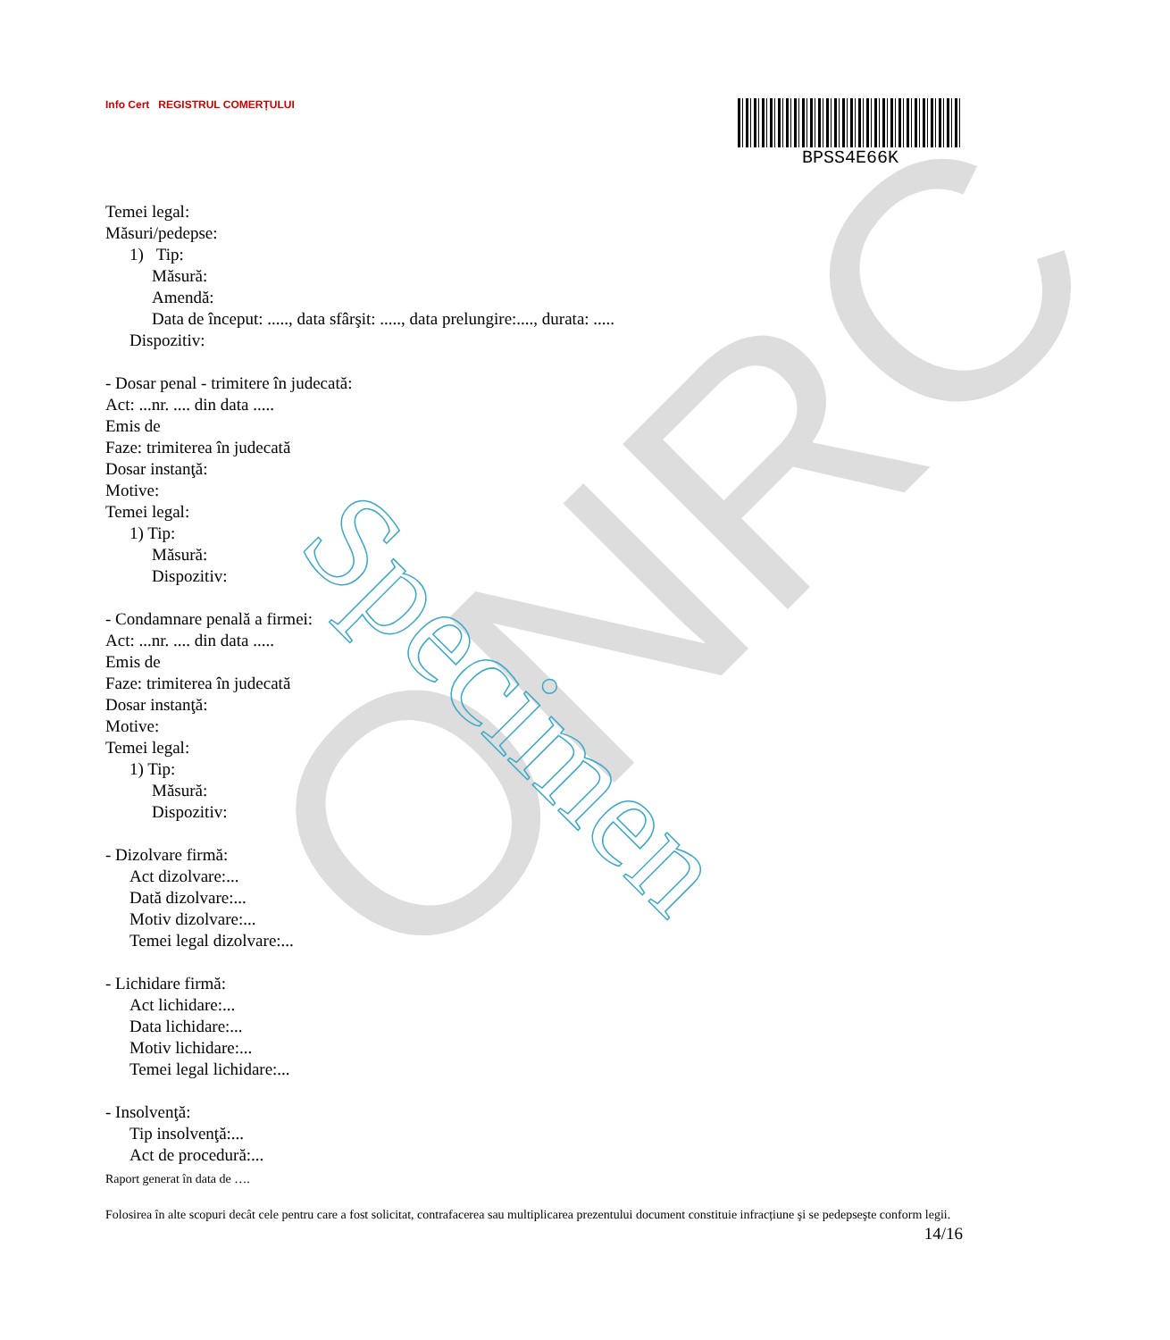ONRC Specimen
Info Cert REGISTRUL COMERȚULUI
BPSS4E66K
Temei legal:
Măsuri/pedepse:
1) Tip:
Măsură:
Amendă:
Data de început: ....., data sfârşit: ....., data prelungire:...., durata: .....
Dispozitiv:
- Dosar penal - trimitere în judecată:
Act: ...nr. .... din data .....
Emis de
Faze: trimiterea în judecată
Dosar instanţă:
Motive:
Temei legal:
1) Tip:
Măsură:
Dispozitiv:
- Condamnare penală a firmei:
Act: ...nr. .... din data .....
Emis de
Faze: trimiterea în judecată
Dosar instanţă:
Motive:
Temei legal:
1) Tip:
Măsură:
Dispozitiv:
- Dizolvare firmă:
Act dizolvare:...
Dată dizolvare:...
Motiv dizolvare:...
Temei legal dizolvare:...
- Lichidare firmă:
Act lichidare:...
Data lichidare:...
Motiv lichidare:...
Temei legal lichidare:...
- Insolvenţă:
Tip insolvenţă:...
Act de procedură:...
Raport generat în data de ….
Folosirea în alte scopuri decât cele pentru care a fost solicitat, contrafacerea sau multiplicarea prezentului document constituie infracțiune şi se pedepseşte conform legii.
14/16